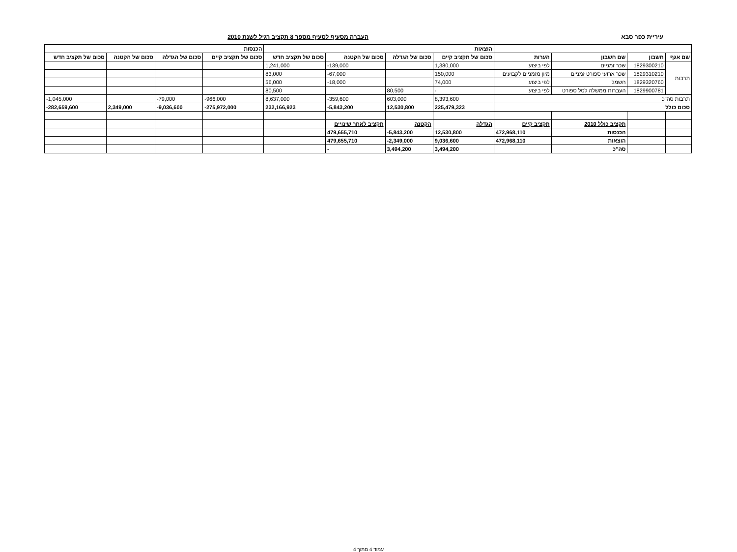עיריית כפר סבא העברה מסעיף לסעיף מספר 8 תקציב רגיל לשנת 2010
| | | | | הוצאות | | | | הכנסות | | | |
| --- | --- | --- | --- | --- | --- | --- | --- | --- | --- | --- | --- |
| שם אגף | חשבון | שם חשבון | הערות | סכום של תקציב קיים | סכום של הגדלה | סכום של הקטנה | סכום של תקציב חדש | סכום של תקציב קיים | סכום של הגדלה | סכום של הקטנה | סכום של תקציב חדש |
| תרבות | 1829300210 | שכר זמניים | לפי ביצוע | 1,380,000 | | -139,000 | 1,241,000 | | | | |
| | 1829310210 | שכר ארועי ספורט זמניים | מיון מזמניים לקבועים | 150,000 | | -67,000 | 83,000 | | | | |
| | 1829320760 | חשמל | לפי ביצוע | 74,000 | | -18,000 | 56,000 | | | | |
| | 1829900781 | העברות ממשלה לסל ספורט | לפי ביצוע | - | 80,500 | | 80,500 | | | | |
| תרבות סה"כ | | | | 8,393,600 | 603,000 | -359,600 | 8,637,000 | -966,000 | -79,000 | | -1,045,000 |
| סכום כולל | | | | 225,479,323 | 12,530,800 | -5,843,200 | 232,166,923 | -275,972,000 | -9,036,600 | 2,349,000 | -282,659,600 |
| | | תקציב כולל 2010 | תקציב קיים | הגדלה | הקטנה | תקציב לאחר שינויים | | | | | |
| | | הכנסות | 472,968,110 | 12,530,800 | -5,843,200 | 479,655,710 | | | | | |
| | | הוצאות | 472,968,110 | 9,036,600 | -2,349,000 | 479,655,710 | | | | | |
| | | סה"כ | | 3,494,200 | 3,494,200 | - | | | | | |
עמוד 4 מתוך 4